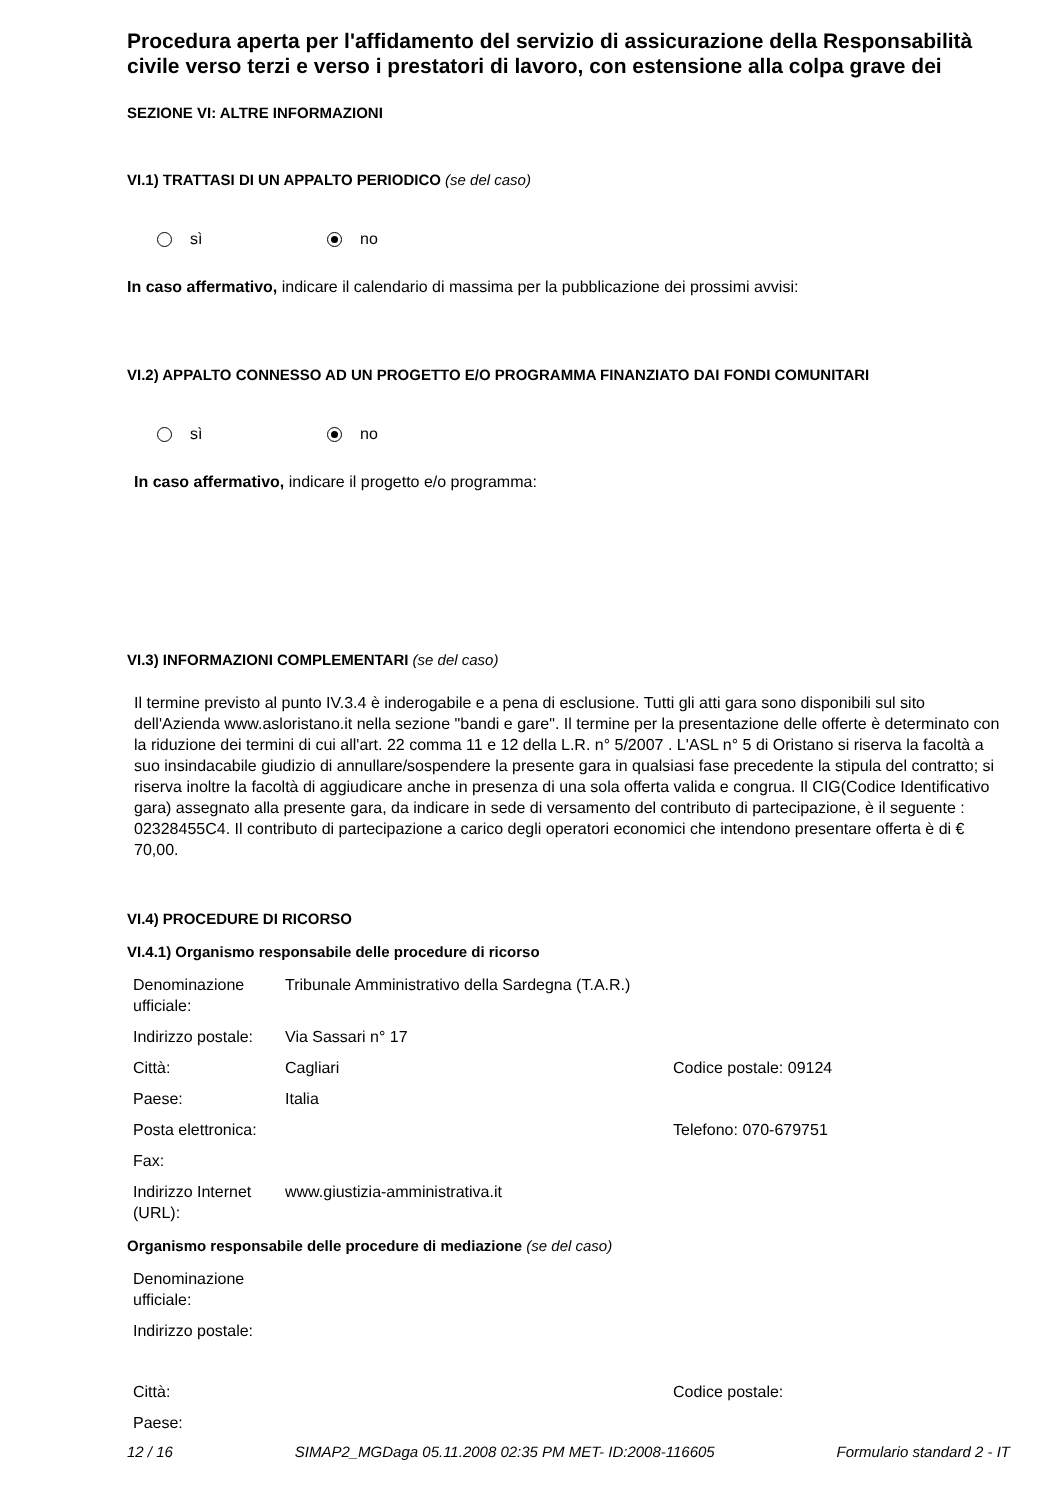Procedura aperta per l'affidamento del servizio di assicurazione della Responsabilità civile verso terzi e verso i prestatori di lavoro, con estensione alla colpa grave dei
SEZIONE VI: ALTRE INFORMAZIONI
VI.1) TRATTASI DI UN APPALTO PERIODICO (se del caso)
sì no
In caso affermativo, indicare il calendario di massima per la pubblicazione dei prossimi avvisi:
VI.2) APPALTO CONNESSO AD UN PROGETTO E/O PROGRAMMA FINANZIATO DAI FONDI COMUNITARI
sì no
In caso affermativo, indicare il progetto e/o programma:
VI.3) INFORMAZIONI COMPLEMENTARI (se del caso)
Il termine previsto al punto IV.3.4 è inderogabile e a pena di esclusione. Tutti gli atti gara sono disponibili sul sito dell'Azienda www.asloristano.it nella sezione "bandi e gare". Il termine per la presentazione delle offerte è determinato con la riduzione dei termini di cui all'art. 22 comma 11 e 12 della L.R. n° 5/2007 . L'ASL n° 5 di Oristano si riserva la facoltà a suo insindacabile giudizio di annullare/sospendere la presente gara in qualsiasi fase precedente la stipula del contratto; si riserva inoltre la facoltà di aggiudicare anche in presenza di una sola offerta valida e congrua. Il CIG(Codice Identificativo gara) assegnato alla presente gara, da indicare in sede di versamento del contributo di partecipazione, è il seguente : 02328455C4. Il contributo di partecipazione a carico degli operatori economici che intendono presentare offerta è di € 70,00.
VI.4) PROCEDURE DI RICORSO
VI.4.1) Organismo responsabile delle procedure di ricorso
| Denominazione ufficiale: | Tribunale Amministrativo della Sardegna (T.A.R.) | |
| Indirizzo postale: | Via Sassari n° 17 | |
| Città: | Cagliari | Codice postale: 09124 |
| Paese: | Italia | |
| Posta elettronica: | | Telefono: 070-679751 |
| Fax: | | |
| Indirizzo Internet (URL): | www.giustizia-amministrativa.it | |
Organismo responsabile delle procedure di mediazione (se del caso)
| Denominazione ufficiale: | | |
| Indirizzo postale: | | |
| Città: | | Codice postale: |
| Paese: | | |
12 / 16 SIMAP2_MGDaga 05.11.2008 02:35 PM MET- ID:2008-116605 Formulario standard 2 - IT